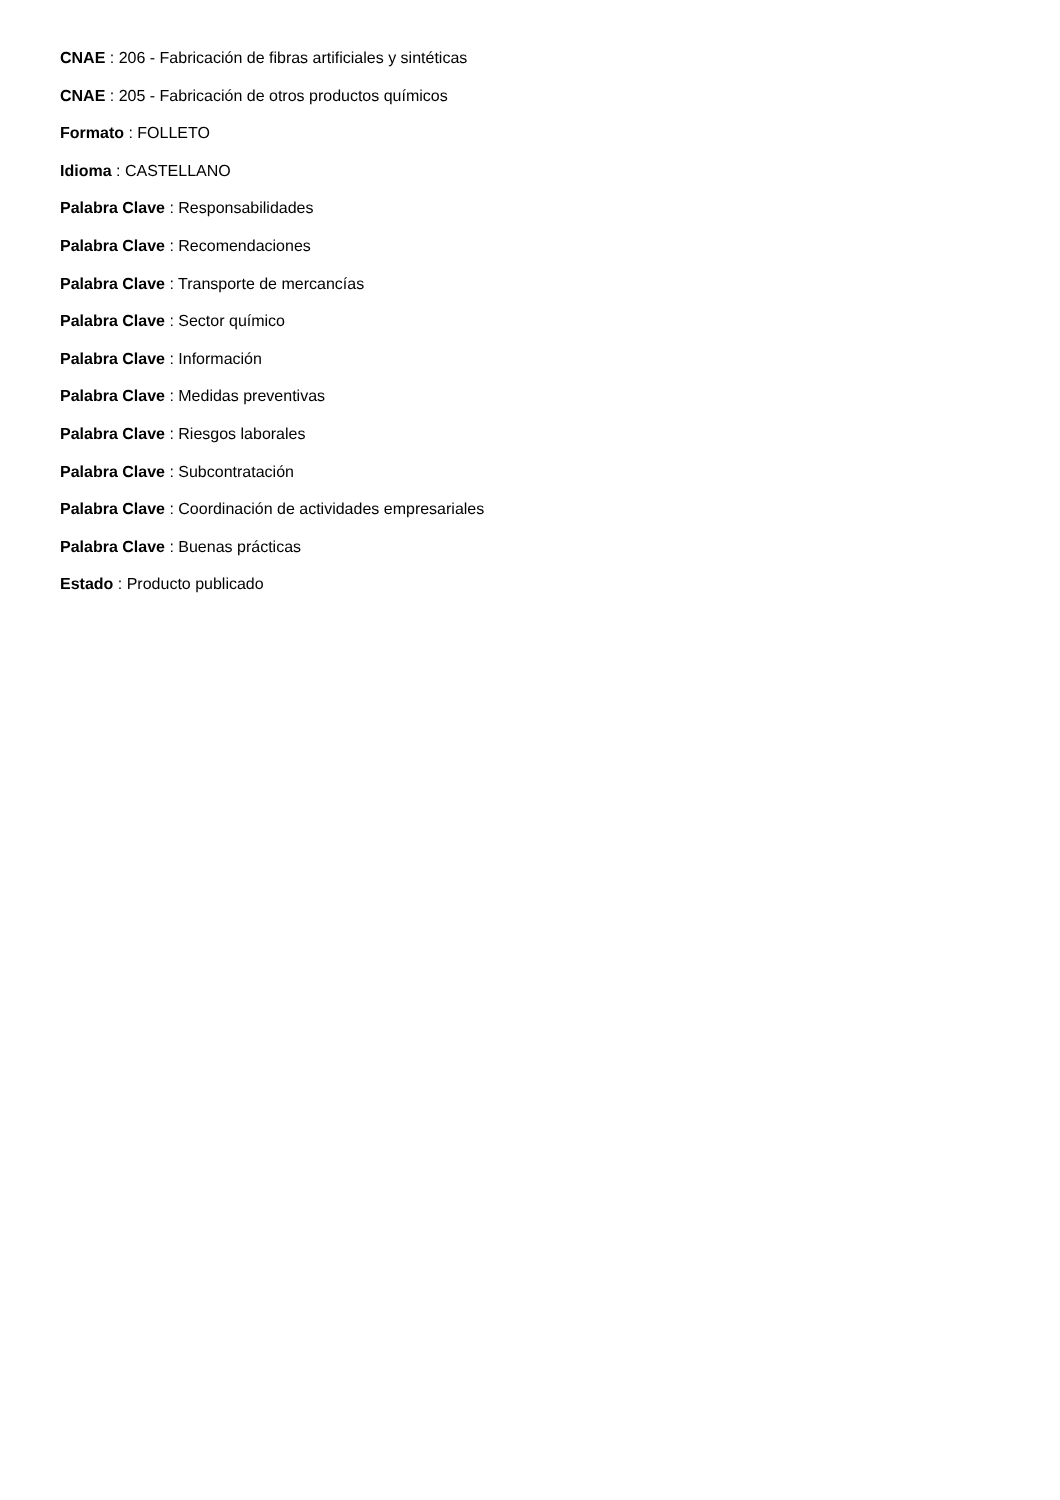CNAE : 206 - Fabricación de fibras artificiales y sintéticas
CNAE : 205 - Fabricación de otros productos químicos
Formato : FOLLETO
Idioma : CASTELLANO
Palabra Clave : Responsabilidades
Palabra Clave : Recomendaciones
Palabra Clave : Transporte de mercancías
Palabra Clave : Sector químico
Palabra Clave : Información
Palabra Clave : Medidas preventivas
Palabra Clave : Riesgos laborales
Palabra Clave : Subcontratación
Palabra Clave : Coordinación de actividades empresariales
Palabra Clave : Buenas prácticas
Estado : Producto publicado